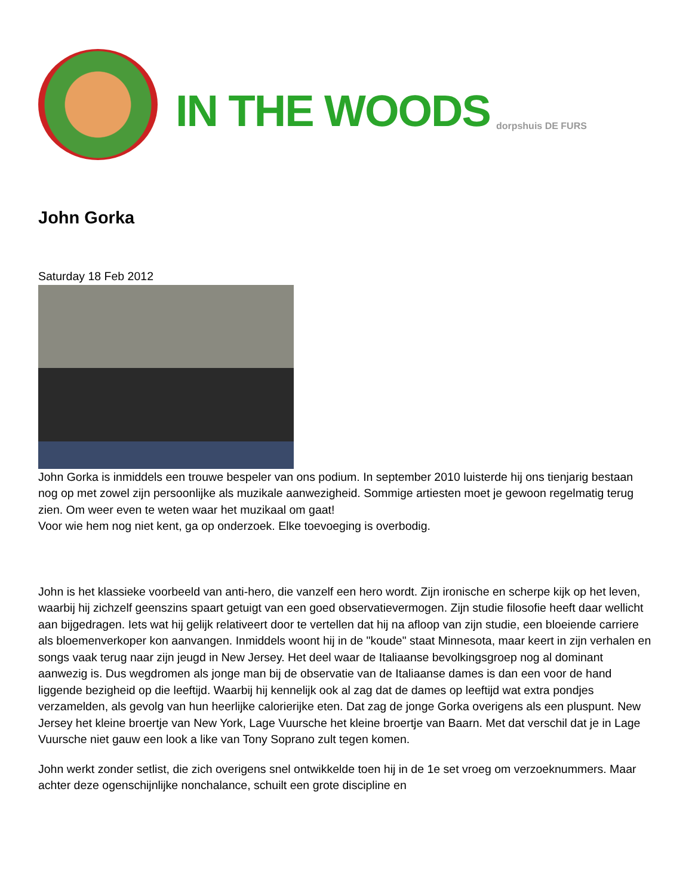IN THE WOODS
dorpshuis DE FURS
John Gorka
Saturday 18 Feb 2012
John Gorka is inmiddels een trouwe bespeler van ons podium. In september 2010 luisterde hij ons tienjarig bestaan nog op met zowel zijn persoonlijke als muzikale aanwezigheid. Sommige artiesten moet je gewoon regelmatig terug zien. Om weer even te weten waar het muzikaal om gaat!
Voor wie hem nog niet kent, ga op onderzoek. Elke toevoeging is overbodig.
John is het klassieke voorbeeld van anti-hero, die vanzelf een hero wordt. Zijn ironische en scherpe kijk op het leven, waarbij hij zichzelf geenszins spaart getuigt van een goed observatievermogen. Zijn studie filosofie heeft daar wellicht aan bijgedragen. Iets wat hij gelijk relativeert door te vertellen dat hij na afloop van zijn studie, een bloeiende carriere als bloemenverkoper kon aanvangen. Inmiddels woont hij in de "koude" staat Minnesota, maar keert in zijn verhalen en songs vaak terug naar zijn jeugd in New Jersey. Het deel waar de Italiaanse bevolkingsgroep nog al dominant aanwezig is. Dus wegdromen als jonge man bij de observatie van de Italiaanse dames is dan een voor de hand liggende bezigheid op die leeftijd. Waarbij hij kennelijk ook al zag dat de dames op leeftijd wat extra pondjes verzamelden, als gevolg van hun heerlijke calorierijke eten. Dat zag de jonge Gorka overigens als een pluspunt. New Jersey het kleine broertje van New York, Lage Vuursche het kleine broertje van Baarn. Met dat verschil dat je in Lage Vuursche niet gauw een look a like van Tony Soprano zult tegen komen.
John werkt zonder setlist, die zich overigens snel ontwikkelde toen hij in de 1e set vroeg om verzoeknummers. Maar achter deze ogenschijnlijke nonchalance, schuilt een grote discipline en